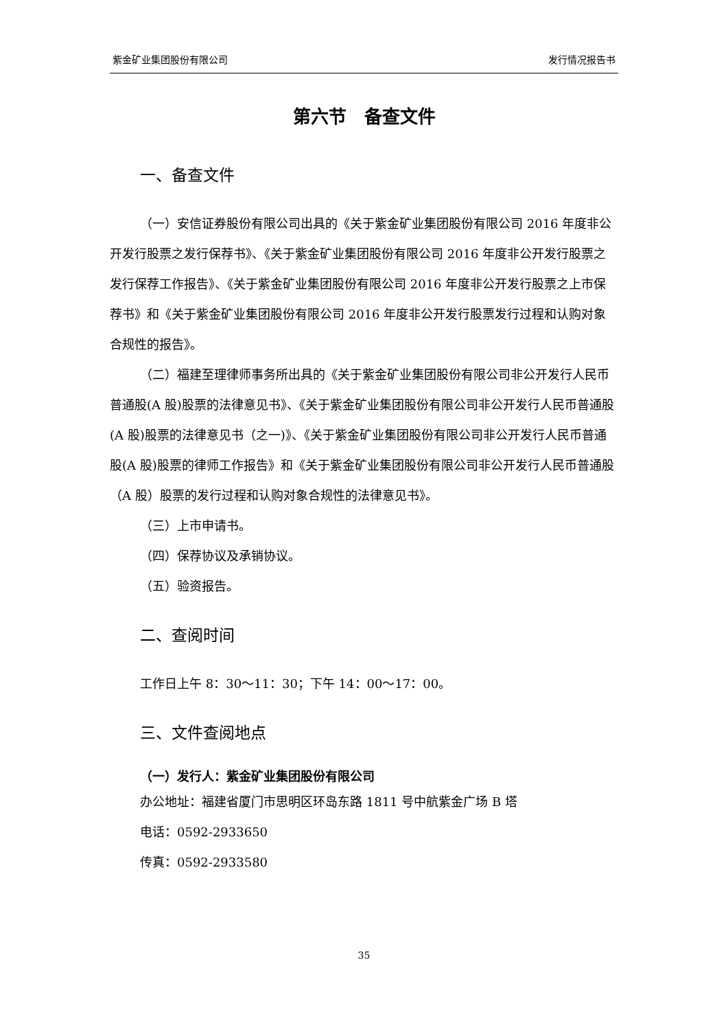紫金矿业集团股份有限公司 发行情况报告书
第六节　备查文件
一、备查文件
（一）安信证券股份有限公司出具的《关于紫金矿业集团股份有限公司 2016 年度非公开发行股票之发行保荐书》、《关于紫金矿业集团股份有限公司 2016 年度非公开发行股票之发行保荐工作报告》、《关于紫金矿业集团股份有限公司 2016 年度非公开发行股票之上市保荐书》和《关于紫金矿业集团股份有限公司 2016 年度非公开发行股票发行过程和认购对象合规性的报告》。
（二）福建至理律师事务所出具的《关于紫金矿业集团股份有限公司非公开发行人民币普通股(A 股)股票的法律意见书》、《关于紫金矿业集团股份有限公司非公开发行人民币普通股(A 股)股票的法律意见书（之一)》、《关于紫金矿业集团股份有限公司非公开发行人民币普通股(A 股)股票的律师工作报告》和《关于紫金矿业集团股份有限公司非公开发行人民币普通股（A 股）股票的发行过程和认购对象合规性的法律意见书》。
（三）上市申请书。
（四）保荐协议及承销协议。
（五）验资报告。
二、查阅时间
工作日上午 8：30～11：30；下午 14：00～17：00。
三、文件查阅地点
（一）发行人：紫金矿业集团股份有限公司
办公地址：福建省厦门市思明区环岛东路 1811 号中航紫金广场 B 塔
电话：0592-2933650
传真：0592-2933580
35